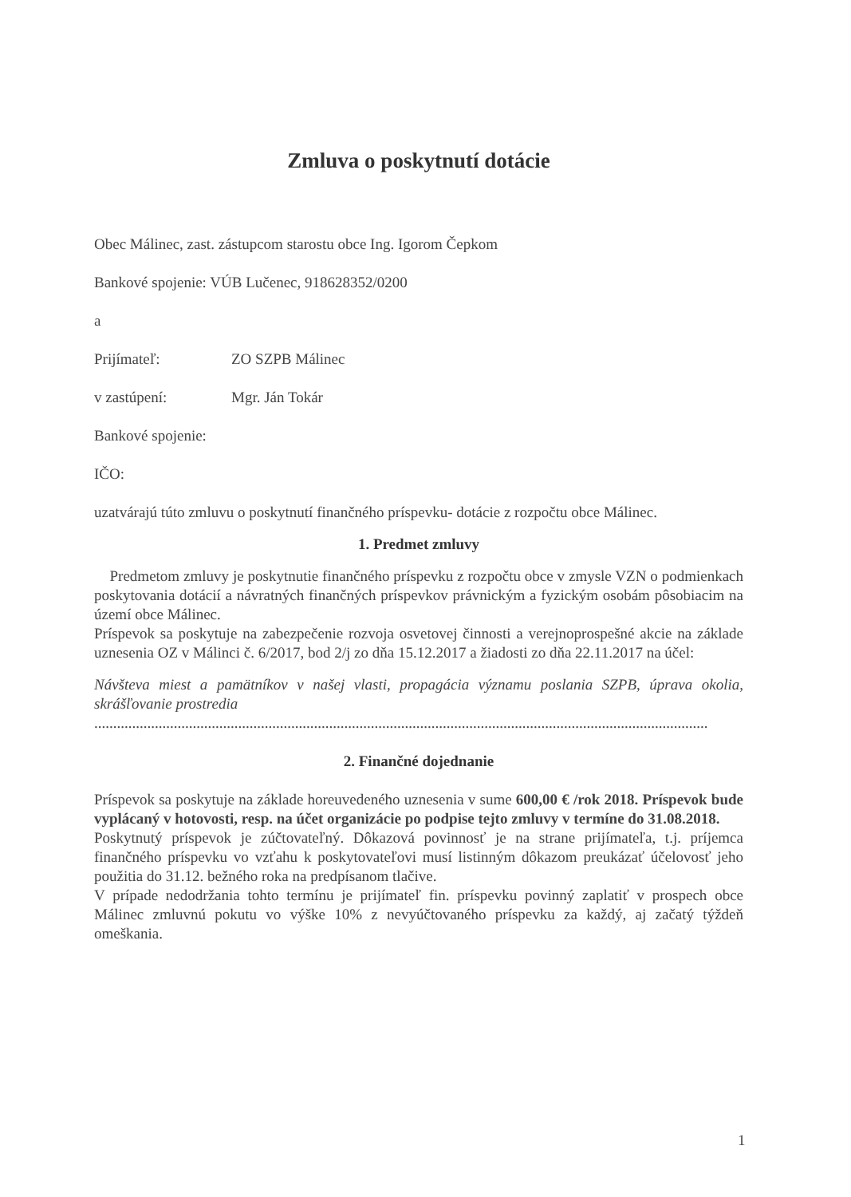Zmluva o poskytnutí dotácie
Obec Málinec, zast. zástupcom starostu obce Ing. Igorom Čepkom
Bankové spojenie: VÚB Lučenec, 918628352/0200
a
Prijímateľ: ZO SZPB Málinec
v zastúpení: Mgr. Ján Tokár
Bankové spojenie:
IČO:
uzatvárajú túto zmluvu o poskytnutí finančného príspevku- dotácie z rozpočtu obce Málinec.
1. Predmet zmluvy
Predmetom zmluvy je poskytnutie finančného príspevku z rozpočtu obce v zmysle VZN o podmienkach poskytovania dotácií a návratných finančných príspevkov právnickým a fyzickým osobám pôsobiacim na území obce Málinec.
Príspevok sa poskytuje na zabezpečenie rozvoja osvetovej činnosti a verejnoprospešné akcie na základe uznesenia OZ v Málinci č. 6/2017, bod 2/j zo dňa 15.12.2017 a žiadosti zo dňa 22.11.2017 na účel:
Návšteva miest a pamätníkov v našej vlasti, propagácia významu poslania SZPB, úprava okolia, skrášľovanie prostredia
..................................................................................................................................................................
2. Finančné dojednanie
Príspevok sa poskytuje na základe horeuvedeného uznesenia v sume 600,00 € /rok 2018. Príspevok bude vyplácaný v hotovosti, resp. na účet organizácie po podpise tejto zmluvy v termíne do 31.08.2018.
Poskytnutý príspevok je zúčtovateľný. Dôkazová povinnosť je na strane prijímateľa, t.j. príjemca finančného príspevku vo vzťahu k poskytovateľovi musí listinným dôkazom preukázať účelovosť jeho použitia do 31.12. bežného roka na predpísanom tlačive.
V prípade nedodržania tohto termínu je prijímateľ fin. príspevku povinný zaplatiť v prospech obce Málinec zmluvnú pokutu vo výške 10% z nevyúčtovaného príspevku za každý, aj začatý týždeň omeškania.
1